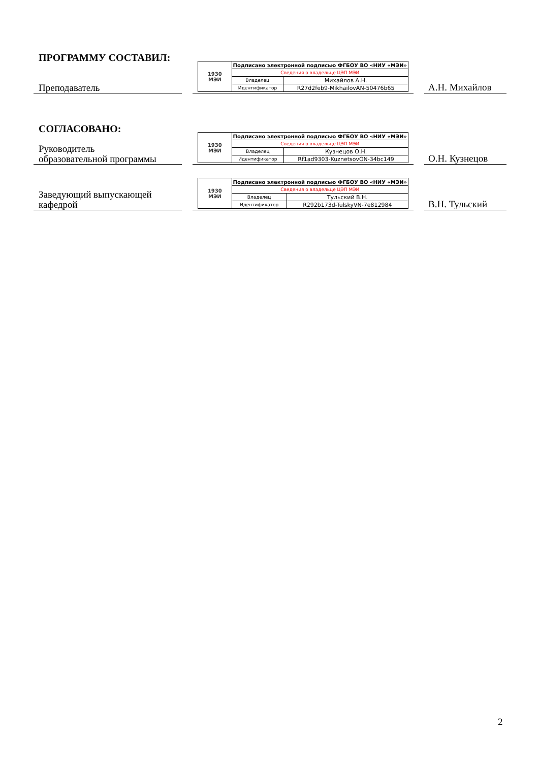ПРОГРАММУ СОСТАВИЛ:
Преподаватель
| 1930 МЭИ | Подписано электронной подписью ФГБОУ ВО «НИУ «МЭИ» | |
| | Сведения о владельце ЦЭП МЭИ | |
| | Владелец | Михайлов А.Н. |
| | Идентификатор | R27d2feb9-MikhailovAN-50476b65 |
А.Н. Михайлов
СОГЛАСОВАНО:
Руководитель
образовательной программы
| 1930 МЭИ | Подписано электронной подписью ФГБОУ ВО «НИУ «МЭИ» | |
| | Сведения о владельце ЦЭП МЭИ | |
| | Владелец | Кузнецов О.Н. |
| | Идентификатор | Rf1ad9303-KuznetsovON-34bc149 |
О.Н. Кузнецов
Заведующий выпускающей
кафедрой
| 1930 МЭИ | Подписано электронной подписью ФГБОУ ВО «НИУ «МЭИ» | |
| | Сведения о владельце ЦЭП МЭИ | |
| | Владелец | Тульский В.Н. |
| | Идентификатор | R292b173d-TulskyVN-7e812984 |
В.Н. Тульский
2